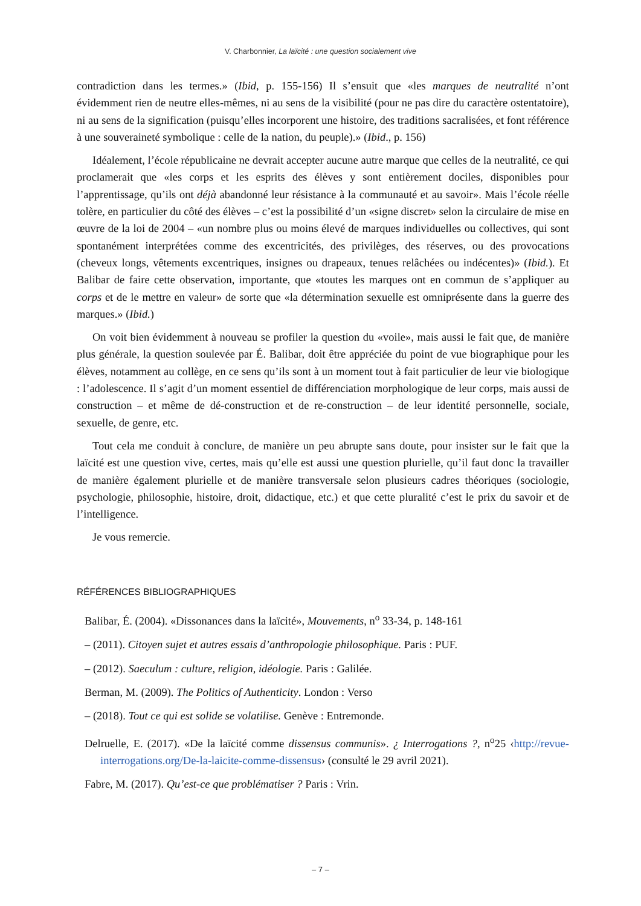V. Charbonnier, La laïcité : une question socialement vive
contradiction dans les termes.» (Ibid, p. 155-156) Il s’ensuit que «les marques de neutralité n’ont évidemment rien de neutre elles-mêmes, ni au sens de la visibilité (pour ne pas dire du caractère ostentatoire), ni au sens de la signification (puisqu’elles incorporent une histoire, des traditions sacralisées, et font référence à une souveraineté symbolique : celle de la nation, du peuple).» (Ibid., p. 156)
Idéalement, l’école républicaine ne devrait accepter aucune autre marque que celles de la neutralité, ce qui proclamerait que «les corps et les esprits des élèves y sont entièrement dociles, disponibles pour l’apprentissage, qu’ils ont déjà abandonné leur résistance à la communauté et au savoir». Mais l’école réelle tolère, en particulier du côté des élèves – c’est la possibilité d’un «signe discret» selon la circulaire de mise en œuvre de la loi de 2004 – «un nombre plus ou moins élevé de marques individuelles ou collectives, qui sont spontanément interprétées comme des excentricités, des privilèges, des réserves, ou des provocations (cheveux longs, vêtements excentriques, insignes ou drapeaux, tenues relâchées ou indécentes)» (Ibid.). Et Balibar de faire cette observation, importante, que «toutes les marques ont en commun de s’appliquer au corps et de le mettre en valeur» de sorte que «la détermination sexuelle est omniprésente dans la guerre des marques.» (Ibid.)
On voit bien évidemment à nouveau se profiler la question du «voile», mais aussi le fait que, de manière plus générale, la question soulevée par É. Balibar, doit être appréciée du point de vue biographique pour les élèves, notamment au collège, en ce sens qu’ils sont à un moment tout à fait particulier de leur vie biologique : l’adolescence. Il s’agit d’un moment essentiel de différenciation morphologique de leur corps, mais aussi de construction – et même de dé-construction et de re-construction – de leur identité personnelle, sociale, sexuelle, de genre, etc.
Tout cela me conduit à conclure, de manière un peu abrupte sans doute, pour insister sur le fait que la laïcité est une question vive, certes, mais qu’elle est aussi une question plurielle, qu’il faut donc la travailler de manière également plurielle et de manière transversale selon plusieurs cadres théoriques (sociologie, psychologie, philosophie, histoire, droit, didactique, etc.) et que cette pluralité c’est le prix du savoir et de l’intelligence.
Je vous remercie.
RÉFÉRENCES BIBLIOGRAPHIQUES
Balibar, É. (2004). «Dissonances dans la laïcité», Mouvements, n<sup>o</sup> 33-34, p. 148-161
– (2011). Citoyen sujet et autres essais d’anthropologie philosophique. Paris : PUF.
– (2012). Saeculum : culture, religion, idéologie. Paris : Galilée.
Berman, M. (2009). The Politics of Authenticity. London : Verso
– (2018). Tout ce qui est solide se volatilise. Genève : Entremonde.
Delruelle, E. (2017). «De la laïcité comme dissensus communis». ¿ Interrogations ?, n<sup>o</sup>25 ‹http://revue-interrogations.org/De-la-laicite-comme-dissensus› (consulté le 29 avril 2021).
Fabre, M. (2017). Qu’est-ce que problématiser ? Paris : Vrin.
– 7 –